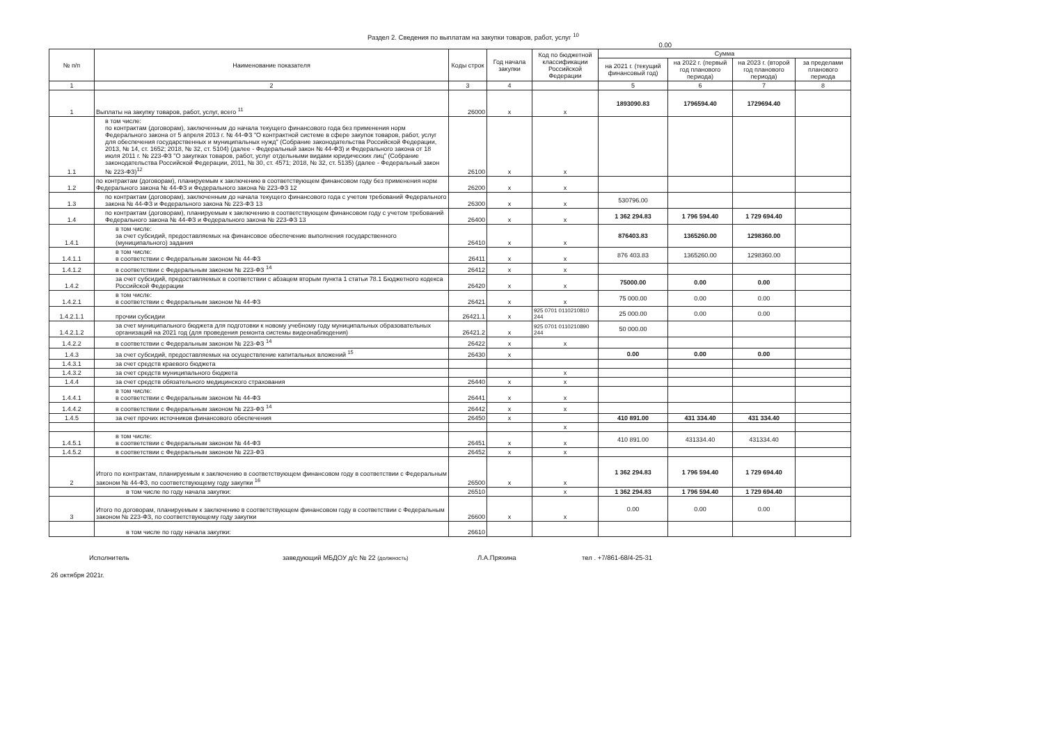Раздел 2. Сведения по выплатам на закупки товаров, работ, услуг <sup>10</sup>
0.00
| № п/п | Наименование показателя | Коды строк | Год начала закупки | Код по бюджетной классификации Российской Федерации | Сумма | | | |
| --- | --- | --- | --- | --- | --- | --- | --- | --- |
| | | | | | на 2021 г. (текущий финансовый год) | на 2022 г. (первый год планового периода) | на 2023 г. (второй год планового периода) | за пределами планового периода |
| 1 | 2 | 3 | 4 | | 5 | 6 | 7 | 8 |
| 1 | Выплаты на закупку товаров, работ, услуг, всего <sup>11</sup> | 26000 | x | x | 1893090.83 | 1796594.40 | 1729694.40 | |
| 1.1 | в том числе: по контрактам (договорам), заключенным до начала текущего финансового года без применения норм Федерального закона от 5 апреля 2013 г. № 44-ФЗ "О контрактной системе в сфере закупок товаров, работ, услуг для обеспечения государственных и муниципальных нужд" (Собрание законодательства Российской Федерации, 2013, № 14, ст. 1652; 2018, № 32, ст. 5104) (далее - Федеральный закон № 44-ФЗ) и Федерального закона от 18 июля 2011 г. № 223-ФЗ "О закупках товаров, работ, услуг отдельными видами юридических лиц" (Собрание законодательства Российской Федерации, 2011, № 30, ст. 4571; 2018, № 32, ст. 5135) (далее - Федеральный закон № 223-ФЗ)<sup>12</sup> | 26100 | x | x | | | | |
| 1.2 | по контрактам (договорам), планируемым к заключению в соответствующем финансовом году без применения норм Федерального закона № 44-ФЗ и Федерального закона № 223-ФЗ 12 | 26200 | x | x | | | | |
| 1.3 | по контрактам (договорам), заключенным до начала текущего финансового года с учетом требований Федерального закона № 44-ФЗ и Федерального закона № 223-ФЗ 13 | 26300 | x | x | 530796.00 | | | |
| 1.4 | по контрактам (договорам), планируемым к заключению в соответствующем финансовом году с учетом требований Федерального закона № 44-ФЗ и Федерального закона № 223-ФЗ 13 | 26400 | x | x | 1 362 294.83 | 1 796 594.40 | 1 729 694.40 | |
| 1.4.1 | в том числе: за счет субсидий, предоставляемых на финансовое обеспечение выполнения государственного (муниципального) задания | 26410 | x | x | 876403.83 | 1365260.00 | 1298360.00 | |
| 1.4.1.1 | в том числе: в соответствии с Федеральным законом № 44-ФЗ | 26411 | x | x | 876 403.83 | 1365260.00 | 1298360.00 | |
| 1.4.1.2 | в соответствии с Федеральным законом № 223-ФЗ <sup>14</sup> | 26412 | x | x | | | | |
| 1.4.2 | за счет субсидий, предоставляемых в соответствии с абзацем вторым пункта 1 статьи 78.1 Бюджетного кодекса Российской Федерации | 26420 | x | x | 75000.00 | 0.00 | 0.00 | |
| 1.4.2.1 | в том числе: в соответствии с Федеральным законом № 44-ФЗ | 26421 | x | x | 75 000.00 | 0.00 | 0.00 | |
| 1.4.2.1.1 | прочии субсидии | 26421.1 | x | 925 0701 0110210810 244 | 25 000.00 | 0.00 | 0.00 | |
| 1.4.2.1.2 | за счет муниципального бюджета для подготовки к новому учебному году муниципальных образовательных организаций на 2021 год (для проведения ремонта системы видеонаблюдения) | 26421.2 | x | 925 0701 0110210890 244 | 50 000.00 | | | |
| 1.4.2.2 | в соответствии с Федеральным законом № 223-ФЗ <sup>14</sup> | 26422 | x | x | | | | |
| 1.4.3 | за счет субсидий, предоставляемых на осуществление капитальных вложений <sup>15</sup> | 26430 | x | | 0.00 | 0.00 | 0.00 | |
| 1.4.3.1 | за счет средств краевого бюджета | | | | | | | |
| 1.4.3.2 | за счет средств муниципального бюджета | | | x | | | | |
| 1.4.4 | за счет средств обязательного медицинского страхования | 26440 | x | x | | | | |
| 1.4.4.1 | в том числе: в соответствии с Федеральным законом № 44-ФЗ | 26441 | x | x | | | | |
| 1.4.4.2 | в соответствии с Федеральным законом № 223-ФЗ <sup>14</sup> | 26442 | x | x | | | | |
| 1.4.5 | за счет прочих источников финансового обеспечения | 26450 | x | | 410 891.00 | 431 334.40 | 431 334.40 | |
| | | | | x | | | | |
| 1.4.5.1 | в том числе: в соответствии с Федеральным законом № 44-ФЗ | 26451 | x | x | 410 891.00 | 431334.40 | 431334.40 | |
| 1.4.5.2 | в соответствии с Федеральным законом № 223-ФЗ | 26452 | x | x | | | | |
| 2 | Итого по контрактам, планируемым к заключению в соответствующем финансовом году в соответствии с Федеральным законом № 44-ФЗ, по соответствующему году закупки <sup>16</sup> | 26500 | x | x | 1 362 294.83 | 1 796 594.40 | 1 729 694.40 | |
| | в том числе по году начала закупки: | 26510 | | x | 1 362 294.83 | 1 796 594.40 | 1 729 694.40 | |
| 3 | Итого по договорам, планируемым к заключению в соответствующем финансовом году в соответствии с Федеральным законом № 223-ФЗ, по соответствующему году закупки | 26600 | x | x | 0.00 | 0.00 | 0.00 | |
| | в том числе по году начала закупки: | 26610 | | | | | | |
Исполнитель заведующий МБДОУ д/с № 22 (должность) Л.А.Пряхина тел . +7/861-68/4-25-31
26 октября 2021г.